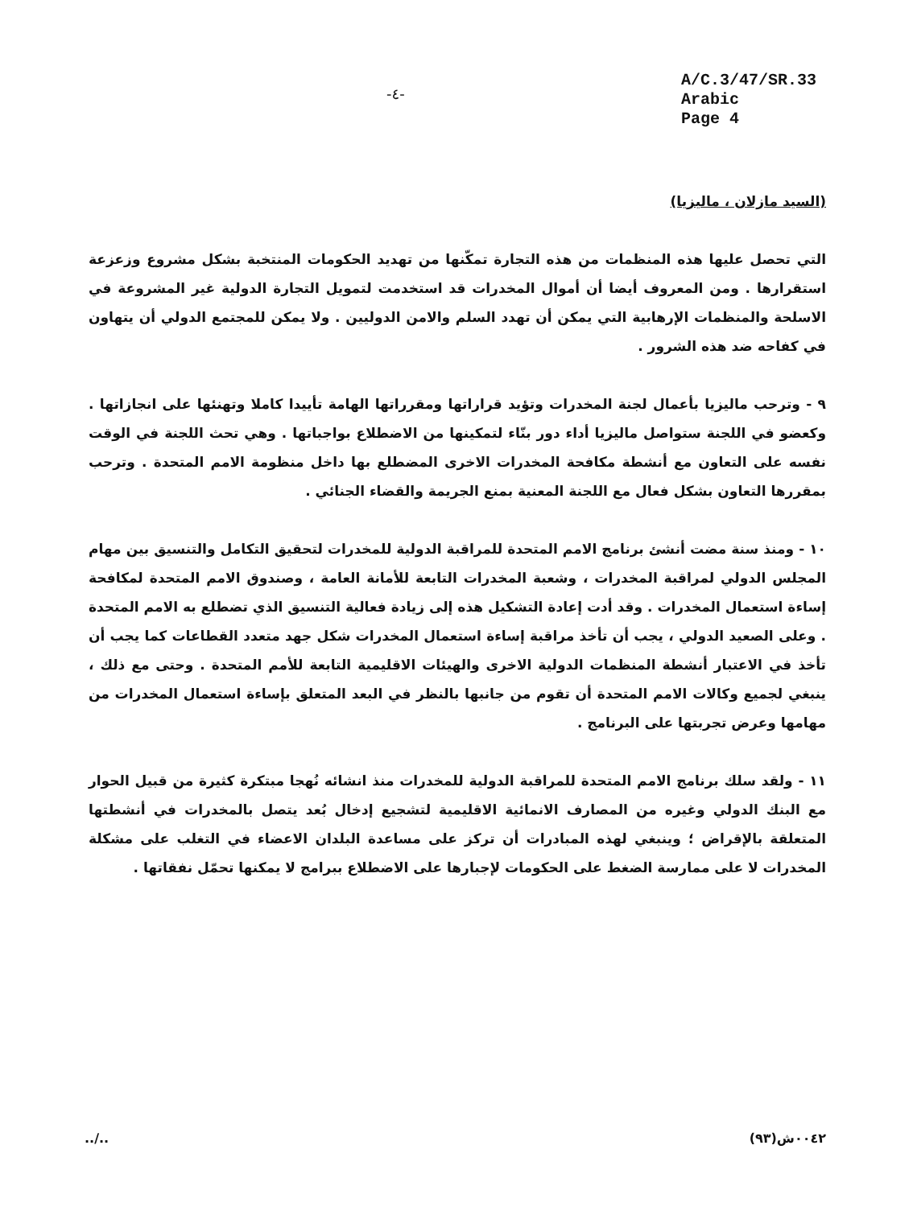-٤-
A/C.3/47/SR.33
Arabic
Page 4
(السيد مازلان ، ماليزيا)
التي تحصل عليها هذه المنظمات من هذه التجارة تمكّنها من تهديد الحكومات المنتخبة بشكل مشروع وزعزعة استقرارها . ومن المعروف أيضا أن أموال المخدرات قد استخدمت لتمويل التجارة الدولية غير المشروعة في الاسلحة والمنظمات الإرهابية التي يمكن أن تهدد السلم والامن الدوليين . ولا يمكن للمجتمع الدولي أن يتهاون في كفاحه ضد هذه الشرور .
٩ - وترحب ماليزيا بأعمال لجنة المخدرات وتؤيد قراراتها ومقرراتها الهامة تأييدا كاملا وتهنئها على انجازاتها . وكعضو في اللجنة ستواصل ماليزيا أداء دور بنّاء لتمكينها من الاضطلاع بواجباتها . وهي تحث اللجنة في الوقت نفسه على التعاون مع أنشطة مكافحة المخدرات الاخرى المضطلع بها داخل منظومة الامم المتحدة . وترحب بمقررها التعاون بشكل فعال مع اللجنة المعنية بمنع الجريمة والقضاء الجنائي .
١٠ - ومنذ سنة مضت أنشئ برنامج الامم المتحدة للمراقبة الدولية للمخدرات لتحقيق التكامل والتنسيق بين مهام المجلس الدولي لمراقبة المخدرات ، وشعبة المخدرات التابعة للأمانة العامة ، وصندوق الامم المتحدة لمكافحة إساءة استعمال المخدرات . وقد أدت إعادة التشكيل هذه إلى زيادة فعالية التنسيق الذي تضطلع به الامم المتحدة . وعلى الصعيد الدولي ، يجب أن تأخذ مراقبة إساءة استعمال المخدرات شكل جهد متعدد القطاعات كما يجب أن تأخذ في الاعتبار أنشطة المنظمات الدولية الاخرى والهيئات الاقليمية التابعة للأمم المتحدة . وحتى مع ذلك ، ينبغي لجميع وكالات الامم المتحدة أن تقوم من جانبها بالنظر في البعد المتعلق بإساءة استعمال المخدرات من مهامها وعرض تجربتها على البرنامج .
١١ - ولقد سلك برنامج الامم المتحدة للمراقبة الدولية للمخدرات منذ انشائه نُهجا مبتكرة كثيرة من قبيل الحوار مع البنك الدولي وغيره من المصارف الانمائية الاقليمية لتشجيع إدخال بُعد يتصل بالمخدرات في أنشطتها المتعلقة بالإقراض ؛ وينبغي لهذه المبادرات أن تركز على مساعدة البلدان الاعضاء في التغلب على مشكلة المخدرات لا على ممارسة الضغط على الحكومات لإجبارها على الاضطلاع ببرامج لا يمكنها تحمّل نفقاتها .
../.. ٠٠٤٢ش(٩٣)